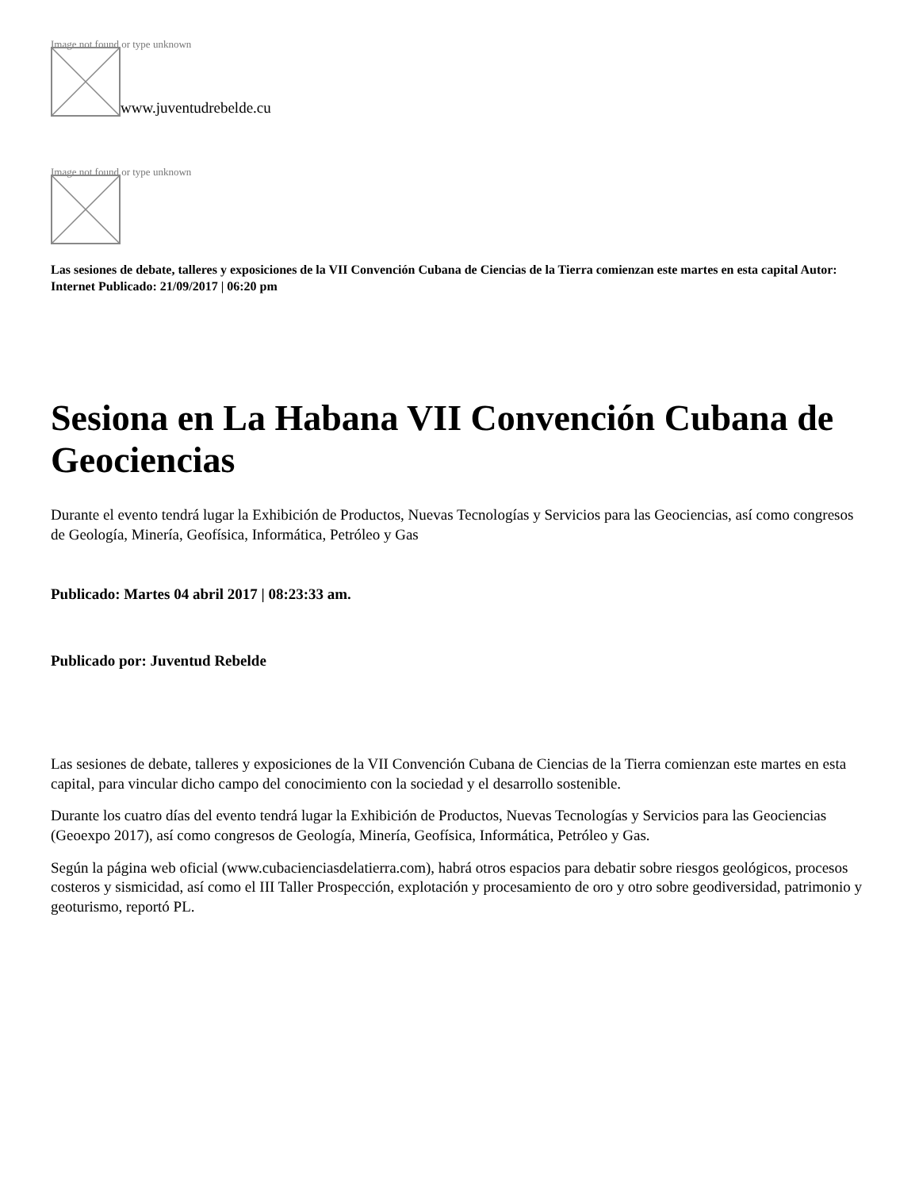Image not found or type unknown
www.juventudrebelde.cu
Image not found or type unknown
Las sesiones de debate, talleres y exposiciones de la VII Convención Cubana de Ciencias de la Tierra comienzan este martes en esta capital Autor: Internet Publicado: 21/09/2017 | 06:20 pm
Sesiona en La Habana VII Convención Cubana de Geociencias
Durante el evento tendrá lugar la Exhibición de Productos, Nuevas Tecnologías y Servicios para las Geociencias, así como congresos de Geología, Minería, Geofísica, Informática, Petróleo y Gas
Publicado: Martes 04 abril 2017 | 08:23:33 am.
Publicado por: Juventud Rebelde
Las sesiones de debate, talleres y exposiciones de la VII Convención Cubana de Ciencias de la Tierra comienzan este martes en esta capital, para vincular dicho campo del conocimiento con la sociedad y el desarrollo sostenible.
Durante los cuatro días del evento tendrá lugar la Exhibición de Productos, Nuevas Tecnologías y Servicios para las Geociencias (Geoexpo 2017), así como congresos de Geología, Minería, Geofísica, Informática, Petróleo y Gas.
Según la página web oficial (www.cubacienciasdelatierra.com), habrá otros espacios para debatir sobre riesgos geológicos, procesos costeros y sismicidad, así como el III Taller Prospección, explotación y procesamiento de oro y otro sobre geodiversidad, patrimonio y geoturismo, reportó PL.